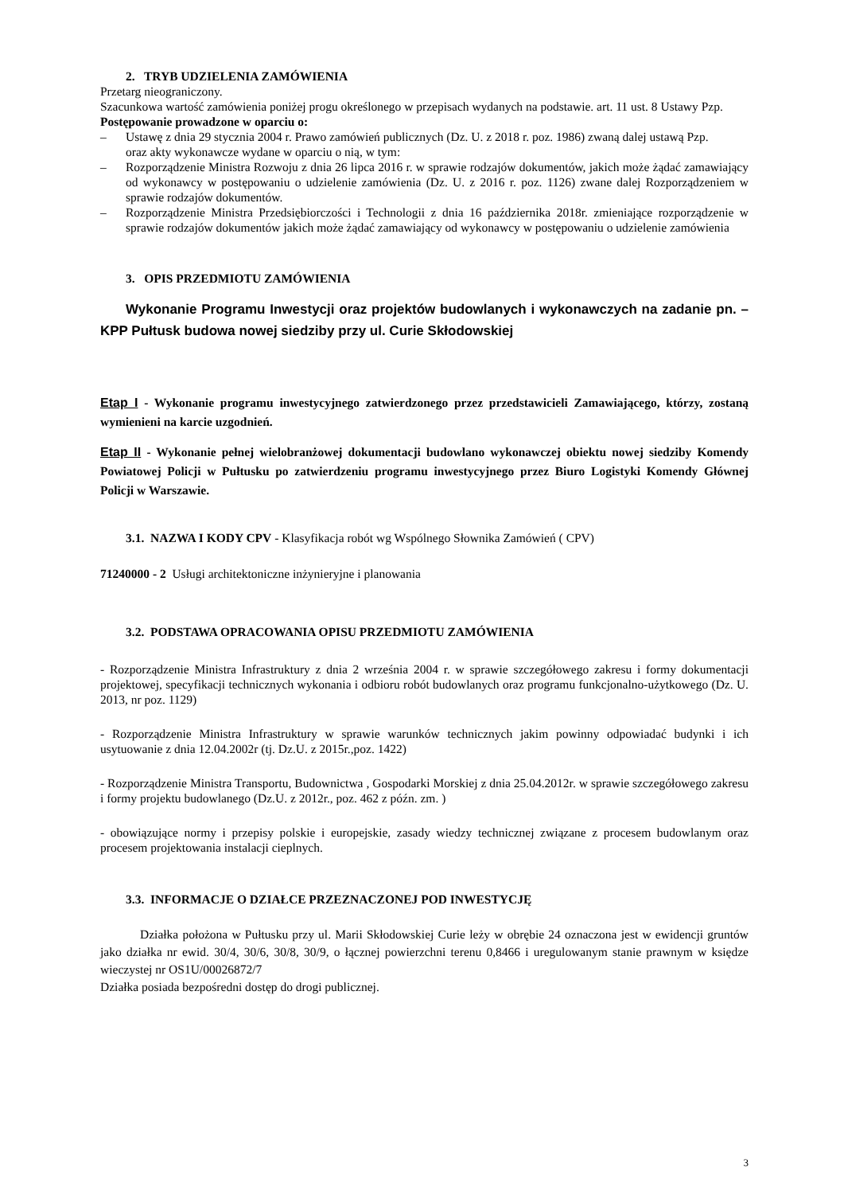2. TRYB UDZIELENIA ZAMÓWIENIA
Przetarg nieograniczony.
Szacunkowa wartość zamówienia poniżej progu określonego w przepisach wydanych na podstawie. art. 11 ust. 8 Ustawy Pzp.
Postępowanie prowadzone w oparciu o:
– Ustawę z dnia 29 stycznia 2004 r. Prawo zamówień publicznych (Dz. U. z 2018 r. poz. 1986) zwaną dalej ustawą Pzp.
oraz akty wykonawcze wydane w oparciu o nią, w tym:
– Rozporządzenie Ministra Rozwoju z dnia 26 lipca 2016 r. w sprawie rodzajów dokumentów, jakich może żądać zamawiający od wykonawcy w postępowaniu o udzielenie zamówienia (Dz. U. z 2016 r. poz. 1126) zwane dalej Rozporządzeniem w sprawie rodzajów dokumentów.
– Rozporządzenie Ministra Przedsiębiorczości i Technologii z dnia 16 października 2018r. zmieniające rozporządzenie w sprawie rodzajów dokumentów jakich może żądać zamawiający od wykonawcy w postępowaniu o udzielenie zamówienia
3. OPIS PRZEDMIOTU ZAMÓWIENIA
Wykonanie Programu Inwestycji oraz projektów budowlanych i wykonawczych na zadanie pn. – KPP Pułtusk budowa nowej siedziby przy ul. Curie Skłodowskiej
Etap I - Wykonanie programu inwestycyjnego zatwierdzonego przez przedstawicieli Zamawiającego, którzy, zostaną wymienieni na karcie uzgodnień.
Etap II - Wykonanie pełnej wielobranżowej dokumentacji budowlano wykonawczej obiektu nowej siedziby Komendy Powiatowej Policji w Pułtusku po zatwierdzeniu programu inwestycyjnego przez Biuro Logistyki Komendy Głównej Policji w Warszawie.
3.1. NAZWA I KODY CPV - Klasyfikacja robót wg Wspólnego Słownika Zamówień ( CPV)
71240000 - 2 Usługi architektoniczne inżynieryjne i planowania
3.2. PODSTAWA OPRACOWANIA OPISU PRZEDMIOTU ZAMÓWIENIA
- Rozporządzenie Ministra Infrastruktury z dnia 2 września 2004 r. w sprawie szczegółowego zakresu i formy dokumentacji projektowej, specyfikacji technicznych wykonania i odbioru robót budowlanych oraz programu funkcjonalno-użytkowego (Dz. U. 2013, nr poz. 1129)
- Rozporządzenie Ministra Infrastruktury w sprawie warunków technicznych jakim powinny odpowiadać budynki i ich usytuowanie z dnia 12.04.2002r (tj. Dz.U. z 2015r.,poz. 1422)
- Rozporządzenie Ministra Transportu, Budownictwa , Gospodarki Morskiej z dnia 25.04.2012r. w sprawie szczegółowego zakresu i formy projektu budowlanego (Dz.U. z 2012r., poz. 462 z późn. zm. )
- obowiązujące normy i przepisy polskie i europejskie, zasady wiedzy technicznej związane z procesem budowlanym oraz procesem projektowania instalacji cieplnych.
3.3. INFORMACJE O DZIAŁCE PRZEZNACZONEJ POD INWESTYCJĘ
Działka położona w Pułtusku przy ul. Marii Skłodowskiej Curie leży w obrębie 24 oznaczona jest w ewidencji gruntów jako działka nr ewid. 30/4, 30/6, 30/8, 30/9, o łącznej powierzchni terenu 0,8466 i uregulowanym stanie prawnym w księdze wieczystej nr OS1U/00026872/7
Działka posiada bezpośredni dostęp do drogi publicznej.
3